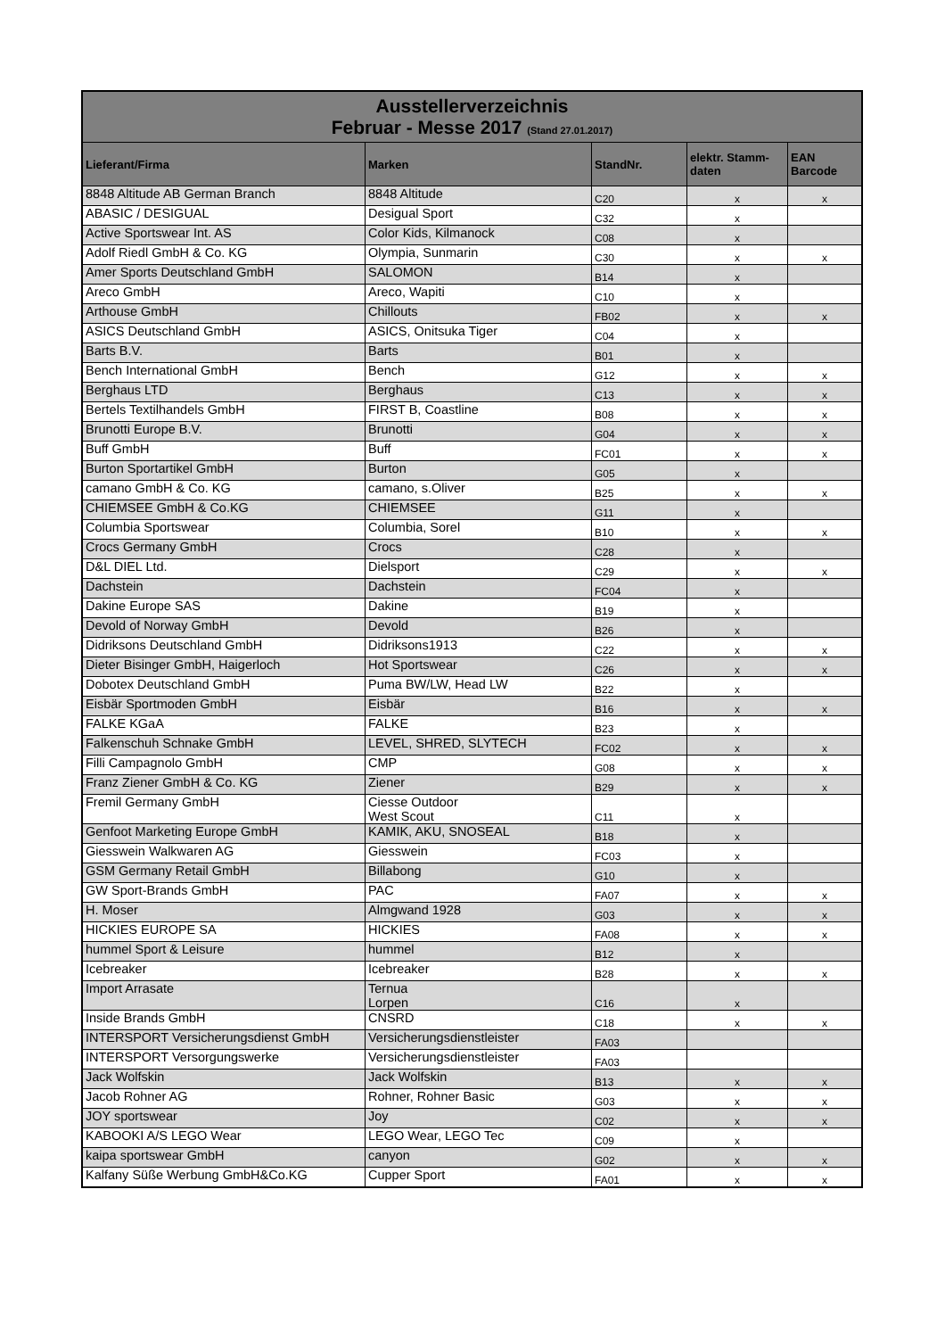| Ausstellerverzeichnis Februar - Messe 2017 (Stand 27.01.2017) | | | | |
| Lieferant/Firma | Marken | StandNr. | elektr. Stamm-daten | EAN Barcode |
| 8848 Altitude AB German Branch | 8848 Altitude | C20 | x | x |
| ABASIC / DESIGUAL | Desigual Sport | C32 | x | |
| Active Sportswear Int. AS | Color Kids, Kilmanock | C08 | x | |
| Adolf Riedl GmbH & Co. KG | Olympia, Sunmarin | C30 | x | x |
| Amer Sports Deutschland GmbH | SALOMON | B14 | x | |
| Areco GmbH | Areco, Wapiti | C10 | x | |
| Arthouse GmbH | Chillouts | FB02 | x | x |
| ASICS Deutschland GmbH | ASICS, Onitsuka Tiger | C04 | x | |
| Barts B.V. | Barts | B01 | x | |
| Bench International GmbH | Bench | G12 | x | x |
| Berghaus LTD | Berghaus | C13 | x | x |
| Bertels Textilhandels GmbH | FIRST B, Coastline | B08 | x | x |
| Brunotti Europe B.V. | Brunotti | G04 | x | x |
| Buff GmbH | Buff | FC01 | x | x |
| Burton Sportartikel GmbH | Burton | G05 | x | |
| camano GmbH & Co. KG | camano, s.Oliver | B25 | x | x |
| CHIEMSEE GmbH & Co.KG | CHIEMSEE | G11 | x | |
| Columbia Sportswear | Columbia, Sorel | B10 | x | x |
| Crocs Germany GmbH | Crocs | C28 | x | |
| D&L DIEL Ltd. | Dielsport | C29 | x | x |
| Dachstein | Dachstein | FC04 | x | |
| Dakine Europe SAS | Dakine | B19 | x | |
| Devold of Norway GmbH | Devold | B26 | x | |
| Didriksons Deutschland GmbH | Didriksons1913 | C22 | x | x |
| Dieter Bisinger GmbH, Haigerloch | Hot Sportswear | C26 | x | x |
| Dobotex Deutschland GmbH | Puma BW/LW, Head LW | B22 | x | |
| Eisbär Sportmoden GmbH | Eisbär | B16 | x | x |
| FALKE KGaA | FALKE | B23 | x | |
| Falkenschuh Schnake GmbH | LEVEL, SHRED, SLYTECH | FC02 | x | x |
| Filli Campagnolo GmbH | CMP | G08 | x | x |
| Franz Ziener GmbH & Co. KG | Ziener | B29 | x | x |
| Fremil Germany GmbH | Ciesse Outdoor West Scout | C11 | x | |
| Genfoot Marketing Europe GmbH | KAMIK, AKU, SNOSEAL | B18 | x | |
| Giesswein Walkwaren AG | Giesswein | FC03 | x | |
| GSM Germany Retail GmbH | Billabong | G10 | x | |
| GW Sport-Brands GmbH | PAC | FA07 | x | x |
| H. Moser | Almgwand 1928 | G03 | x | x |
| HICKIES EUROPE SA | HICKIES | FA08 | x | x |
| hummel Sport & Leisure | hummel | B12 | x | |
| Icebreaker | Icebreaker | B28 | x | x |
| Import Arrasate | Ternua Lorpen | C16 | x | |
| Inside Brands GmbH | CNSRD | C18 | x | x |
| INTERSPORT Versicherungsdienst GmbH | Versicherungsdienstleister | FA03 | | |
| INTERSPORT Versorgungswerke | Versicherungsdienstleister | FA03 | | |
| Jack Wolfskin | Jack Wolfskin | B13 | x | x |
| Jacob Rohner AG | Rohner, Rohner Basic | G03 | x | x |
| JOY sportswear | Joy | C02 | x | x |
| KABOOKI A/S LEGO Wear | LEGO Wear, LEGO Tec | C09 | x | |
| kaipa sportswear GmbH | canyon | G02 | x | x |
| Kalfany Süße Werbung GmbH&Co.KG | Cupper Sport | FA01 | x | x |